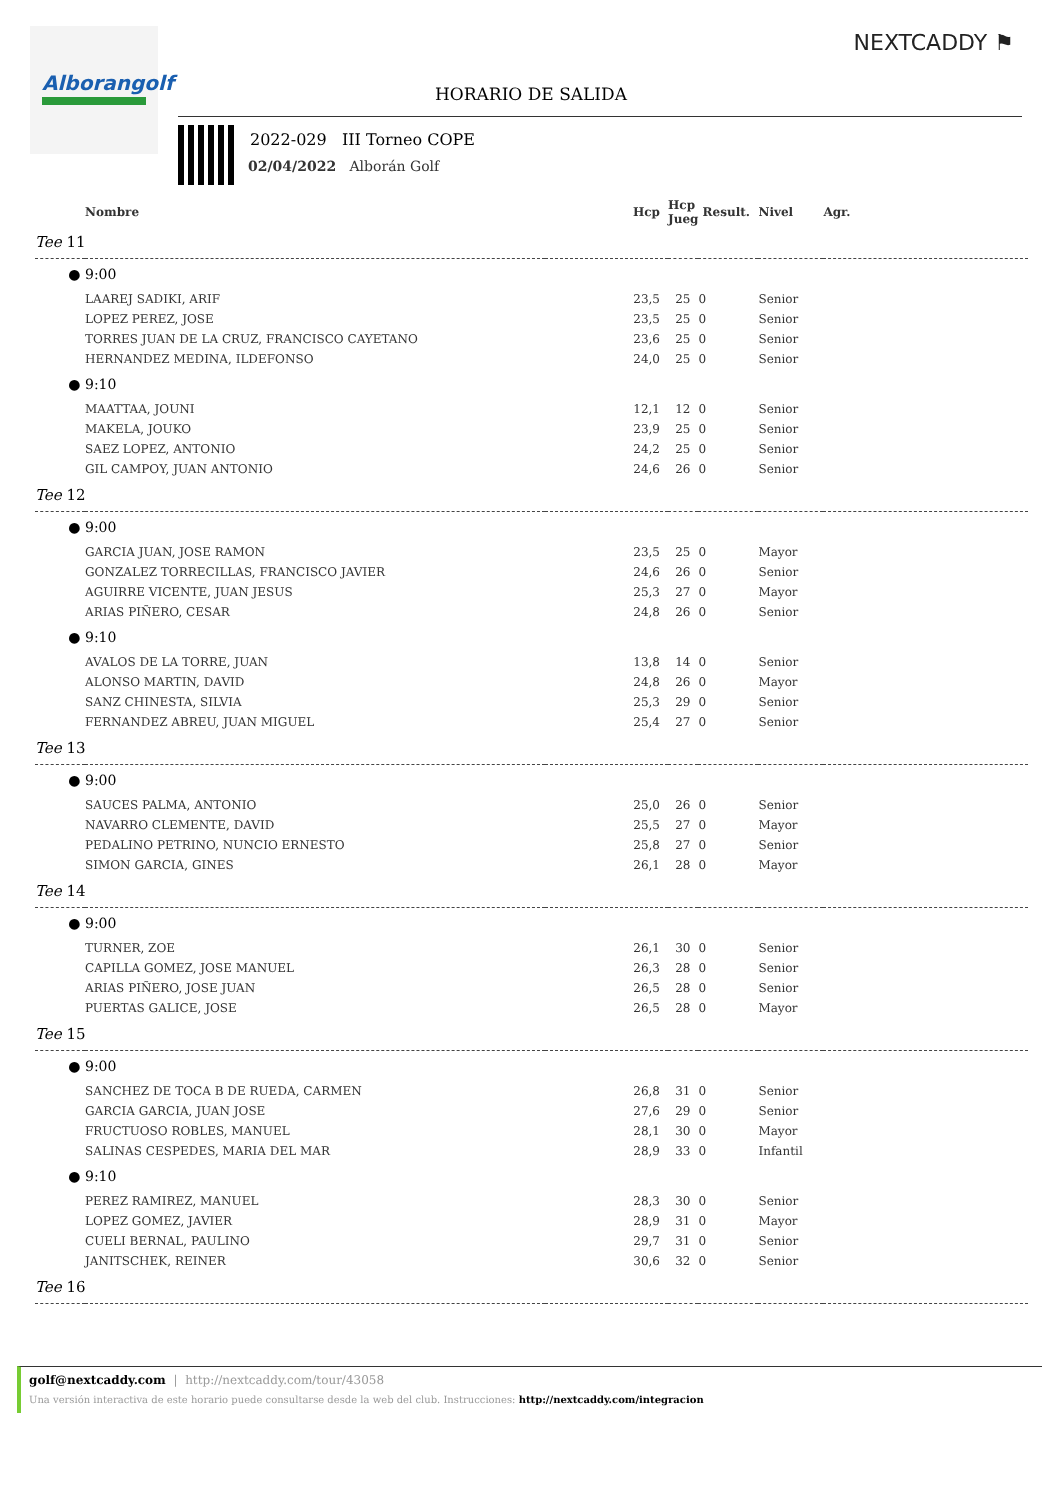Alborangolf NEXTCADDY ⚑
HORARIO DE SALIDA
2022-029 III Torneo COPE
02/04/2022 Alborán Golf
| | Nombre | Hcp | Hcp Jueg | Result. | Nivel | Agr. |
| --- | --- | --- | --- | --- | --- | --- |
| Tee 11 | | | | | | |
| ● | 9:00 | | | | | |
| | LAAREJ SADIKI, ARIF | 23,5 | 25 | 0 | Senior | |
| | LOPEZ PEREZ, JOSE | 23,5 | 25 | 0 | Senior | |
| | TORRES JUAN DE LA CRUZ, FRANCISCO CAYETANO | 23,6 | 25 | 0 | Senior | |
| | HERNANDEZ MEDINA, ILDEFONSO | 24,0 | 25 | 0 | Senior | |
| ● | 9:10 | | | | | |
| | MAATTAA, JOUNI | 12,1 | 12 | 0 | Senior | |
| | MAKELA, JOUKO | 23,9 | 25 | 0 | Senior | |
| | SAEZ LOPEZ, ANTONIO | 24,2 | 25 | 0 | Senior | |
| | GIL CAMPOY, JUAN ANTONIO | 24,6 | 26 | 0 | Senior | |
| Tee 12 | | | | | | |
| ● | 9:00 | | | | | |
| | GARCIA JUAN, JOSE RAMON | 23,5 | 25 | 0 | Mayor | |
| | GONZALEZ TORRECILLAS, FRANCISCO JAVIER | 24,6 | 26 | 0 | Senior | |
| | AGUIRRE VICENTE, JUAN JESUS | 25,3 | 27 | 0 | Mayor | |
| | ARIAS PIÑERO, CESAR | 24,8 | 26 | 0 | Senior | |
| ● | 9:10 | | | | | |
| | AVALOS DE LA TORRE, JUAN | 13,8 | 14 | 0 | Senior | |
| | ALONSO MARTIN, DAVID | 24,8 | 26 | 0 | Mayor | |
| | SANZ CHINESTA, SILVIA | 25,3 | 29 | 0 | Senior | |
| | FERNANDEZ ABREU, JUAN MIGUEL | 25,4 | 27 | 0 | Senior | |
| Tee 13 | | | | | | |
| ● | 9:00 | | | | | |
| | SAUCES PALMA, ANTONIO | 25,0 | 26 | 0 | Senior | |
| | NAVARRO CLEMENTE, DAVID | 25,5 | 27 | 0 | Mayor | |
| | PEDALINO PETRINO, NUNCIO ERNESTO | 25,8 | 27 | 0 | Senior | |
| | SIMON GARCIA, GINES | 26,1 | 28 | 0 | Mayor | |
| Tee 14 | | | | | | |
| ● | 9:00 | | | | | |
| | TURNER, ZOE | 26,1 | 30 | 0 | Senior | |
| | CAPILLA GOMEZ, JOSE MANUEL | 26,3 | 28 | 0 | Senior | |
| | ARIAS PIÑERO, JOSE JUAN | 26,5 | 28 | 0 | Senior | |
| | PUERTAS GALICE, JOSE | 26,5 | 28 | 0 | Mayor | |
| Tee 15 | | | | | | |
| ● | 9:00 | | | | | |
| | SANCHEZ DE TOCA B DE RUEDA, CARMEN | 26,8 | 31 | 0 | Senior | |
| | GARCIA GARCIA, JUAN JOSE | 27,6 | 29 | 0 | Senior | |
| | FRUCTUOSO ROBLES, MANUEL | 28,1 | 30 | 0 | Mayor | |
| | SALINAS CESPEDES, MARIA DEL MAR | 28,9 | 33 | 0 | Infantil | |
| ● | 9:10 | | | | | |
| | PEREZ RAMIREZ, MANUEL | 28,3 | 30 | 0 | Senior | |
| | LOPEZ GOMEZ, JAVIER | 28,9 | 31 | 0 | Mayor | |
| | CUELI BERNAL, PAULINO | 29,7 | 31 | 0 | Senior | |
| | JANITSCHEK, REINER | 30,6 | 32 | 0 | Senior | |
| Tee 16 | | | | | | |
golf@nextcaddy.com | http://nextcaddy.com/tour/43058
Una versión interactiva de este horario puede consultarse desde la web del club. Instrucciones: http://nextcaddy.com/integracion